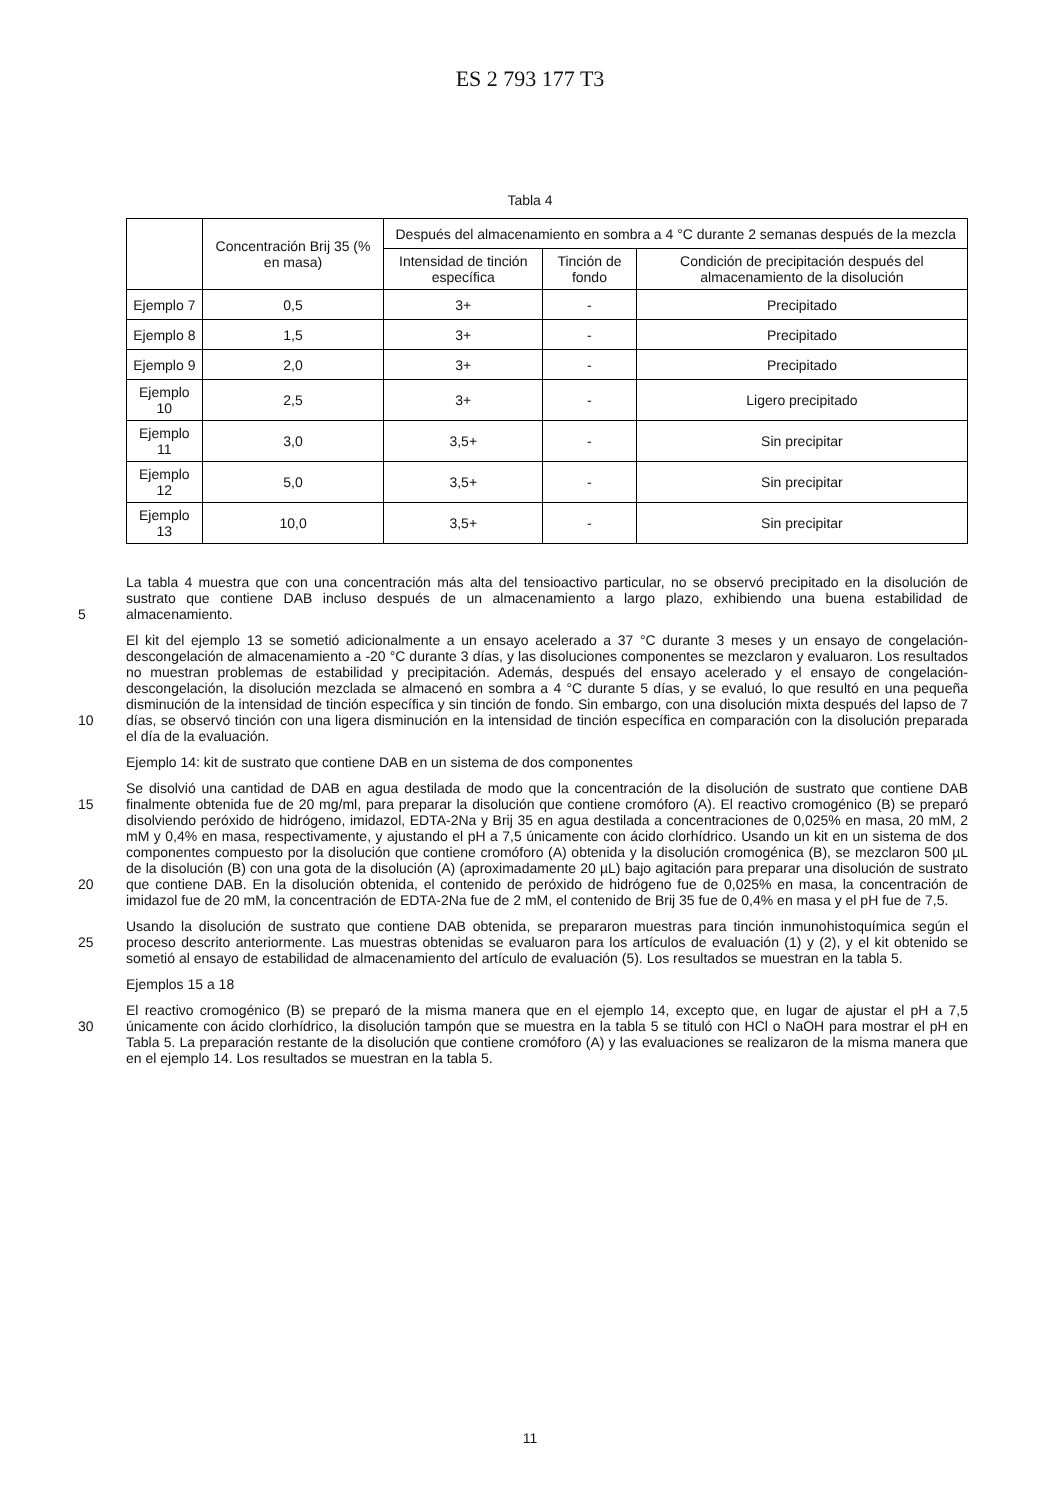ES 2 793 177 T3
Tabla 4
| | Concentración Brij 35 (% en masa) | Después del almacenamiento en sombra a 4 °C durante 2 semanas después de la mezcla | | |
| --- | --- | --- | --- | --- |
| | | Intensidad de tinción específica | Tinción de fondo | Condición de precipitación después del almacenamiento de la disolución |
| Ejemplo 7 | 0,5 | 3+ | - | Precipitado |
| Ejemplo 8 | 1,5 | 3+ | - | Precipitado |
| Ejemplo 9 | 2,0 | 3+ | - | Precipitado |
| Ejemplo 10 | 2,5 | 3+ | - | Ligero precipitado |
| Ejemplo 11 | 3,0 | 3,5+ | - | Sin precipitar |
| Ejemplo 12 | 5,0 | 3,5+ | - | Sin precipitar |
| Ejemplo 13 | 10,0 | 3,5+ | - | Sin precipitar |
5
La tabla 4 muestra que con una concentración más alta del tensioactivo particular, no se observó precipitado en la disolución de sustrato que contiene DAB incluso después de un almacenamiento a largo plazo, exhibiendo una buena estabilidad de almacenamiento.
10
El kit del ejemplo 13 se sometió adicionalmente a un ensayo acelerado a 37 °C durante 3 meses y un ensayo de congelación-descongelación de almacenamiento a -20 °C durante 3 días, y las disoluciones componentes se mezclaron y evaluaron. Los resultados no muestran problemas de estabilidad y precipitación. Además, después del ensayo acelerado y el ensayo de congelación-descongelación, la disolución mezclada se almacenó en sombra a 4 °C durante 5 días, y se evaluó, lo que resultó en una pequeña disminución de la intensidad de tinción específica y sin tinción de fondo. Sin embargo, con una disolución mixta después del lapso de 7 días, se observó tinción con una ligera disminución en la intensidad de tinción específica en comparación con la disolución preparada el día de la evaluación.
Ejemplo 14: kit de sustrato que contiene DAB en un sistema de dos componentes
15
20
Se disolvió una cantidad de DAB en agua destilada de modo que la concentración de la disolución de sustrato que contiene DAB finalmente obtenida fue de 20 mg/ml, para preparar la disolución que contiene cromóforo (A). El reactivo cromogénico (B) se preparó disolviendo peróxido de hidrógeno, imidazol, EDTA-2Na y Brij 35 en agua destilada a concentraciones de 0,025% en masa, 20 mM, 2 mM y 0,4% en masa, respectivamente, y ajustando el pH a 7,5 únicamente con ácido clorhídrico. Usando un kit en un sistema de dos componentes compuesto por la disolución que contiene cromóforo (A) obtenida y la disolución cromogénica (B), se mezclaron 500 µL de la disolución (B) con una gota de la disolución (A) (aproximadamente 20 µL) bajo agitación para preparar una disolución de sustrato que contiene DAB. En la disolución obtenida, el contenido de peróxido de hidrógeno fue de 0,025% en masa, la concentración de imidazol fue de 20 mM, la concentración de EDTA-2Na fue de 2 mM, el contenido de Brij 35 fue de 0,4% en masa y el pH fue de 7,5.
25
Usando la disolución de sustrato que contiene DAB obtenida, se prepararon muestras para tinción inmunohistoquímica según el proceso descrito anteriormente. Las muestras obtenidas se evaluaron para los artículos de evaluación (1) y (2), y el kit obtenido se sometió al ensayo de estabilidad de almacenamiento del artículo de evaluación (5). Los resultados se muestran en la tabla 5.
Ejemplos 15 a 18
30
El reactivo cromogénico (B) se preparó de la misma manera que en el ejemplo 14, excepto que, en lugar de ajustar el pH a 7,5 únicamente con ácido clorhídrico, la disolución tampón que se muestra en la tabla 5 se tituló con HCl o NaOH para mostrar el pH en Tabla 5. La preparación restante de la disolución que contiene cromóforo (A) y las evaluaciones se realizaron de la misma manera que en el ejemplo 14. Los resultados se muestran en la tabla 5.
11